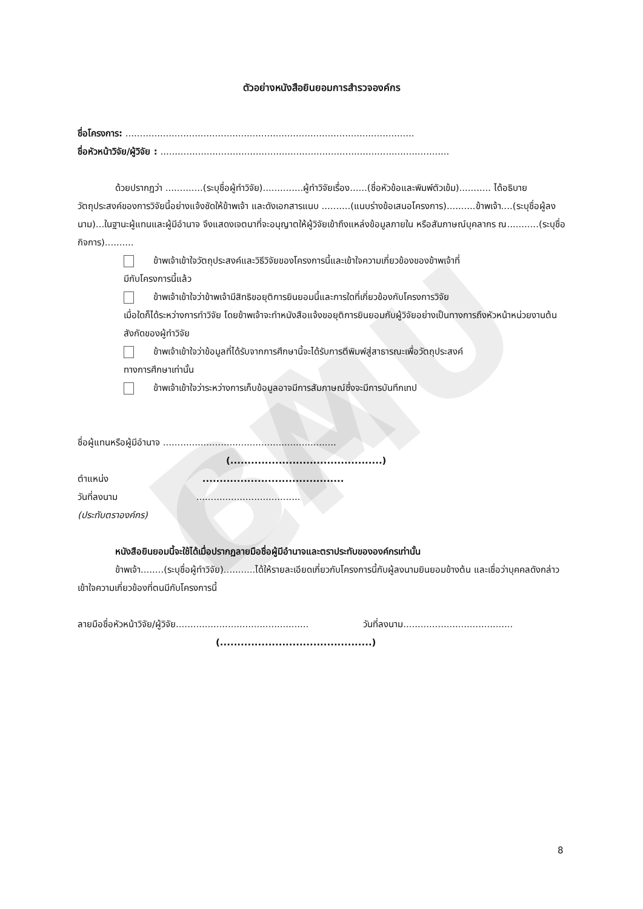BA CMU
ตัวอย่างหนังสือยินยอมการสำรวจองค์กร
ชื่อโครงการ: ....................................................................................................
ชื่อหัวหน้าวิจัย/ผู้วิจัย : ....................................................................................................
ด้วยปรากฏว่า .............(ระบุชื่อผู้ทำวิจัย)..............ผู้ทำวิจัยเรื่อง......(ชื่อหัวข้อและพิมพ์ตัวเข้ม)........... ได้อธิบายวัตถุประสงค์ของการวิจัยนี้อย่างแจ้งชัดให้ข้าพเจ้า และดังเอกสารแนบ ..........(แนบร่างข้อเสนอโครงการ)..........ข้าพเจ้า....(ระบุชื่อผู้ลงนาม)...ในฐานะผู้แทนและผู้มีอำนาจ จึงแสดงเจตนาที่จะอนุญาตให้ผู้วิจัยเข้าถึงแหล่งข้อมูลภายใน หรือสัมภาษณ์บุคลากร ณ...........(ระบุชื่อกิจการ)..........
ข้าพเจ้าเข้าใจวัตถุประสงค์และวิธีวิจัยของโครงการนี้และเข้าใจความเกี่ยวข้องของข้าพเจ้าที่
มีกับโครงการนี้แล้ว
ข้าพเจ้าเข้าใจว่าข้าพเจ้ามีสิทธิขอยุติการยินยอมนี้และการใดที่เกี่ยวข้องกับโครงการวิจัย
เมื่อใดก็ได้ระหว่างการทำวิจัย โดยข้าพเจ้าจะทำหนังสือแจ้งขอยุติการยินยอมกับผู้วิจัยอย่างเป็นทางการถึงหัวหน้าหน่วยงานต้นสังกัดของผู้ทำวิจัย
ข้าพเจ้าเข้าใจว่าข้อมูลที่ได้รับจากการศึกษานี้จะได้รับการตีพิมพ์สู่สาธารณะเพื่อวัตถุประสงค์
ทางการศึกษาเท่านั้น
ข้าพเจ้าเข้าใจว่าระหว่างการเก็บข้อมูลอาจมีการสัมภาษณ์ซึ่งจะมีการบันทึกเทป
ชื่อผู้แทนหรือผู้มีอำนาจ ............................................................
(............................................)
ตำแหน่ง .........................................
วันที่ลงนาม ....................................
(ประทับตราองค์กร)
หนังสือยินยอมนี้จะใช้ได้เมื่อปรากฏลายมือชื่อผู้มีอำนาจและตราประทับขององค์กรเท่านั้น
ข้าพเจ้า........(ระบุชื่อผู้ทำวิจัย)...........ได้ให้รายละเอียดเกี่ยวกับโครงการนี้กับผู้ลงนามยินยอมข้างต้น และเชื่อว่าบุคคลดังกล่าวเข้าใจความเกี่ยวข้องที่ตนมีกับโครงการนี้
ลายมือชื่อหัวหน้าวิจัย/ผู้วิจัย.............................................. วันที่ลงนาม......................................
(............................................)
8